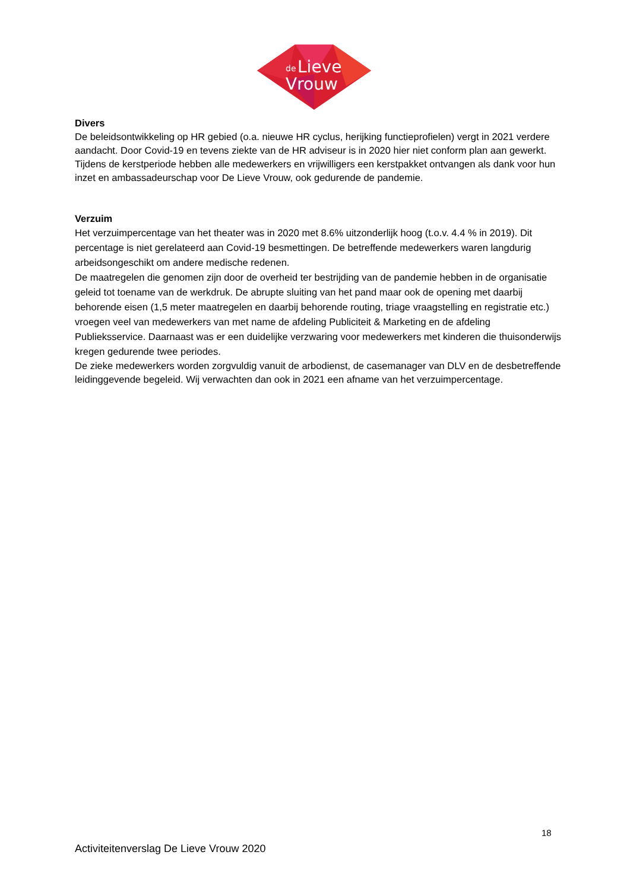de
Lieve
Vrouw
Divers
De beleidsontwikkeling op HR gebied (o.a. nieuwe HR cyclus, herijking functieprofielen) vergt in 2021 verdere aandacht. Door Covid-19 en tevens ziekte van de HR adviseur is in 2020 hier niet conform plan aan gewerkt.
Tijdens de kerstperiode hebben alle medewerkers en vrijwilligers een kerstpakket ontvangen als dank voor hun inzet en ambassadeurschap voor De Lieve Vrouw, ook gedurende de pandemie.
Verzuim
Het verzuimpercentage van het theater was in 2020 met 8.6% uitzonderlijk hoog (t.o.v. 4.4 % in 2019). Dit percentage is niet gerelateerd aan Covid-19 besmettingen. De betreffende medewerkers waren langdurig arbeidsongeschikt om andere medische redenen.
De maatregelen die genomen zijn door de overheid ter bestrijding van de pandemie hebben in de organisatie geleid tot toename van de werkdruk. De abrupte sluiting van het pand maar ook de opening met daarbij behorende eisen (1,5 meter maatregelen en daarbij behorende routing, triage vraagstelling en registratie etc.) vroegen veel van medewerkers van met name de afdeling Publiciteit & Marketing en de afdeling Publieksservice. Daarnaast was er een duidelijke verzwaring voor medewerkers met kinderen die thuisonderwijs kregen gedurende twee periodes.
De zieke medewerkers worden zorgvuldig vanuit de arbodienst, de casemanager van DLV en de desbetreffende leidinggevende begeleid. Wij verwachten dan ook in 2021 een afname van het verzuimpercentage.
18
Activiteitenverslag De Lieve Vrouw 2020